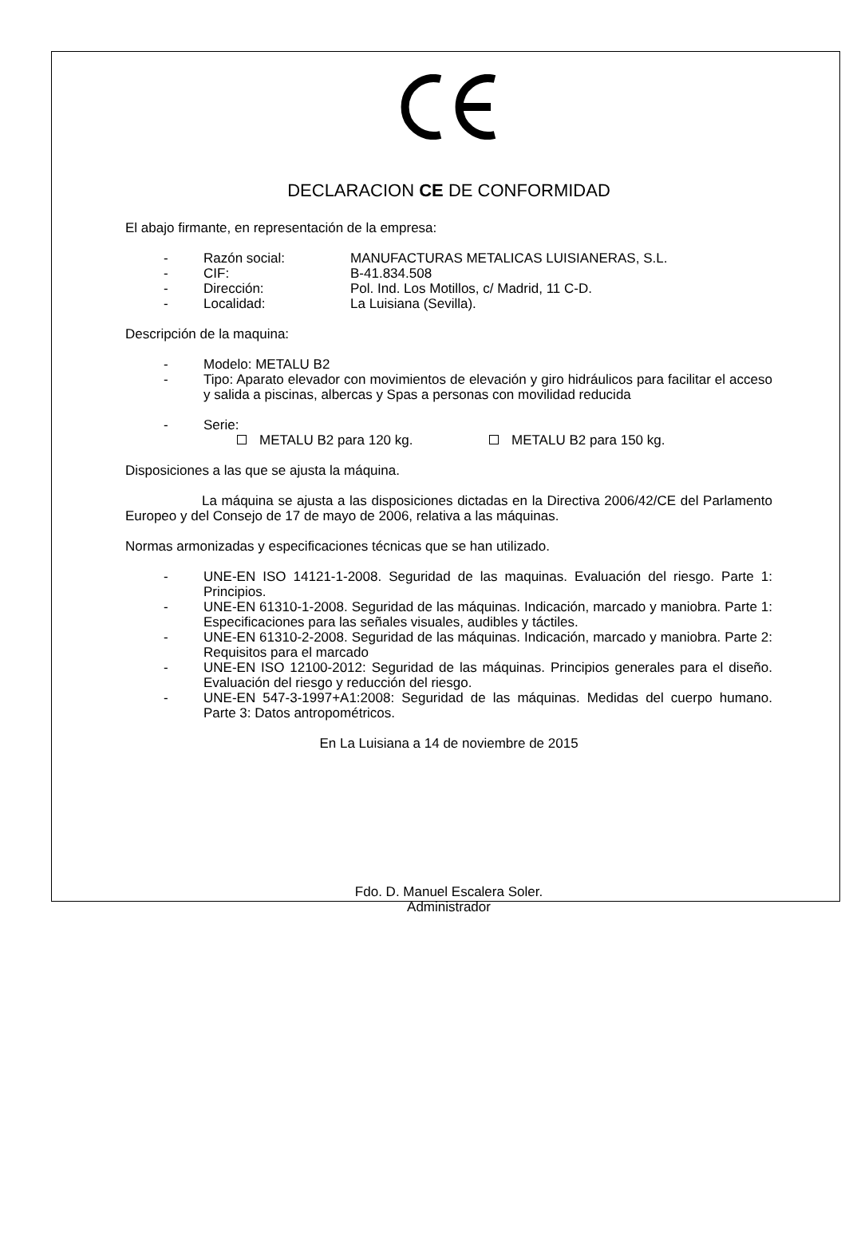DECLARACION CE DE CONFORMIDAD
El abajo firmante, en representación de la empresa:
- Razón social: MANUFACTURAS METALICAS LUISIANERAS, S.L.
- CIF: B-41.834.508
- Dirección: Pol. Ind. Los Motillos, c/ Madrid, 11 C-D.
- Localidad: La Luisiana (Sevilla).
Descripción de la maquina:
- Modelo: METALU B2
- Tipo: Aparato elevador con movimientos de elevación y giro hidráulicos para facilitar el acceso y salida a piscinas, albercas y Spas a personas con movilidad reducida
- Serie:
METALU B2 para 120 kg. METALU B2 para 150 kg.
Disposiciones a las que se ajusta la máquina.
La máquina se ajusta a las disposiciones dictadas en la Directiva 2006/42/CE del Parlamento Europeo y del Consejo de 17 de mayo de 2006, relativa a las máquinas.
Normas armonizadas y especificaciones técnicas que se han utilizado.
- UNE-EN ISO 14121-1-2008. Seguridad de las maquinas. Evaluación del riesgo. Parte 1: Principios.
- UNE-EN 61310-1-2008. Seguridad de las máquinas. Indicación, marcado y maniobra. Parte 1: Especificaciones para las señales visuales, audibles y táctiles.
- UNE-EN 61310-2-2008. Seguridad de las máquinas. Indicación, marcado y maniobra. Parte 2: Requisitos para el marcado
- UNE-EN ISO 12100-2012: Seguridad de las máquinas. Principios generales para el diseño. Evaluación del riesgo y reducción del riesgo.
- UNE-EN 547-3-1997+A1:2008: Seguridad de las máquinas. Medidas del cuerpo humano. Parte 3: Datos antropométricos.
En La Luisiana a 14 de noviembre de 2015
Fdo. D. Manuel Escalera Soler.
Administrador